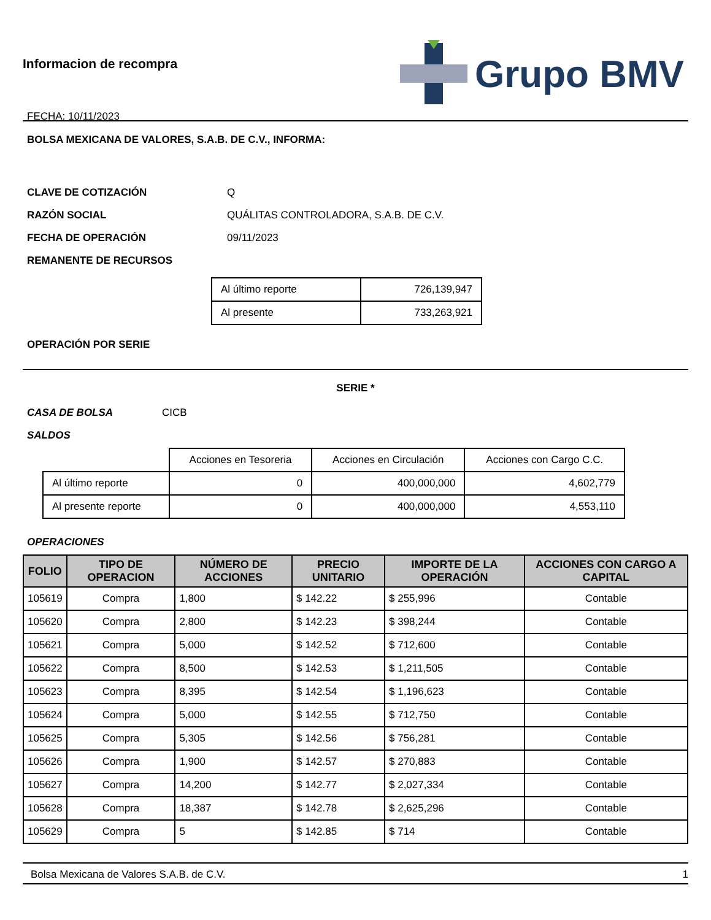Informacion de recompra
FECHA: 10/11/2023
Grupo BMV
BOLSA MEXICANA DE VALORES, S.A.B. DE C.V., INFORMA:
CLAVE DE COTIZACIÓN Q
RAZÓN SOCIAL QUÁLITAS CONTROLADORA, S.A.B. DE C.V.
FECHA DE OPERACIÓN 09/11/2023
REMANENTE DE RECURSOS
| Al último reporte | 726,139,947 |
| Al presente | 733,263,921 |
OPERACIÓN POR SERIE
SERIE *
CASA DE BOLSA CICB
SALDOS
| | Acciones en Tesoreria | Acciones en Circulación | Acciones con Cargo C.C. |
| Al último reporte | 0 | 400,000,000 | 4,602,779 |
| Al presente reporte | 0 | 400,000,000 | 4,553,110 |
OPERACIONES
| FOLIO | TIPO DE OPERACION | NÚMERO DE ACCIONES | PRECIO UNITARIO | IMPORTE DE LA OPERACIÓN | ACCIONES CON CARGO A CAPITAL |
| --- | --- | --- | --- | --- | --- |
| 105619 | Compra | 1,800 | $ 142.22 | $ 255,996 | Contable |
| 105620 | Compra | 2,800 | $ 142.23 | $ 398,244 | Contable |
| 105621 | Compra | 5,000 | $ 142.52 | $ 712,600 | Contable |
| 105622 | Compra | 8,500 | $ 142.53 | $ 1,211,505 | Contable |
| 105623 | Compra | 8,395 | $ 142.54 | $ 1,196,623 | Contable |
| 105624 | Compra | 5,000 | $ 142.55 | $ 712,750 | Contable |
| 105625 | Compra | 5,305 | $ 142.56 | $ 756,281 | Contable |
| 105626 | Compra | 1,900 | $ 142.57 | $ 270,883 | Contable |
| 105627 | Compra | 14,200 | $ 142.77 | $ 2,027,334 | Contable |
| 105628 | Compra | 18,387 | $ 142.78 | $ 2,625,296 | Contable |
| 105629 | Compra | 5 | $ 142.85 | $ 714 | Contable |
Bolsa Mexicana de Valores S.A.B. de C.V. 1